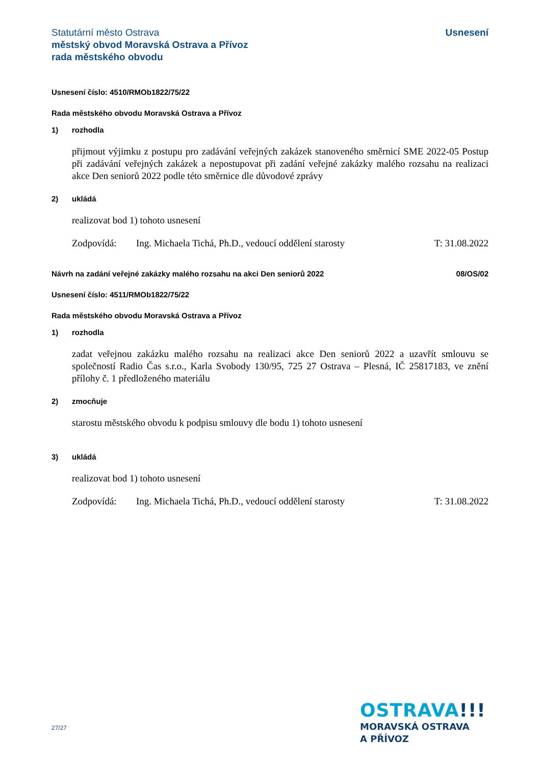Statutární město Ostrava
městský obvod Moravská Ostrava a Přívoz
rada městského obvodu
Usnesení
Usnesení číslo: 4510/RMOb1822/75/22
Rada městského obvodu Moravská Ostrava a Přívoz
1) rozhodla
přijmout výjimku z postupu pro zadávání veřejných zakázek stanoveného směrnicí SME 2022-05 Postup při zadávání veřejných zakázek a nepostupovat při zadání veřejné zakázky malého rozsahu na realizaci akce Den seniorů 2022 podle této směrnice dle důvodové zprávy
2) ukládá
realizovat bod 1) tohoto usnesení
Zodpovídá: Ing. Michaela Tichá, Ph.D., vedoucí oddělení starosty T: 31.08.2022
Návrh na zadání veřejné zakázky malého rozsahu na akci Den seniorů 2022 08/OS/02
Usnesení číslo: 4511/RMOb1822/75/22
Rada městského obvodu Moravská Ostrava a Přívoz
1) rozhodla
zadat veřejnou zakázku malého rozsahu na realizaci akce Den seniorů 2022 a uzavřít smlouvu se společností Radio Čas s.r.o., Karla Svobody 130/95, 725 27 Ostrava – Plesná, IČ 25817183, ve znění přílohy č. 1 předloženého materiálu
2) zmocňuje
starostu městského obvodu k podpisu smlouvy dle bodu 1) tohoto usnesení
3) ukládá
realizovat bod 1) tohoto usnesení
Zodpovídá: Ing. Michaela Tichá, Ph.D., vedoucí oddělení starosty T: 31.08.2022
27/27
OSTRAVA!!!
MORAVSKÁ OSTRAVA
A PŘÍVOZ